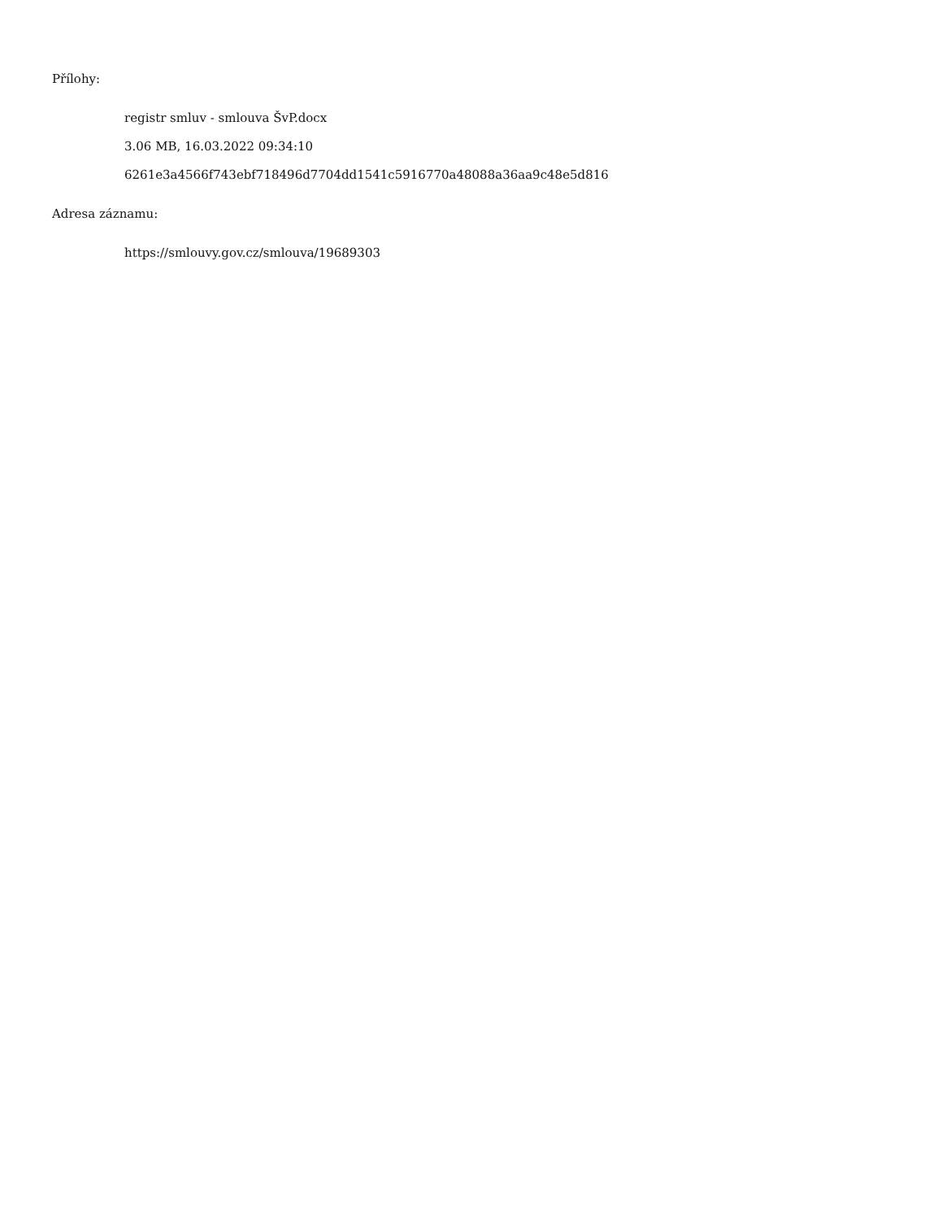Přílohy:
registr smluv - smlouva ŠvP.docx
3.06 MB, 16.03.2022 09:34:10
6261e3a4566f743ebf718496d7704dd1541c5916770a48088a36aa9c48e5d816
Adresa záznamu:
https://smlouvy.gov.cz/smlouva/19689303